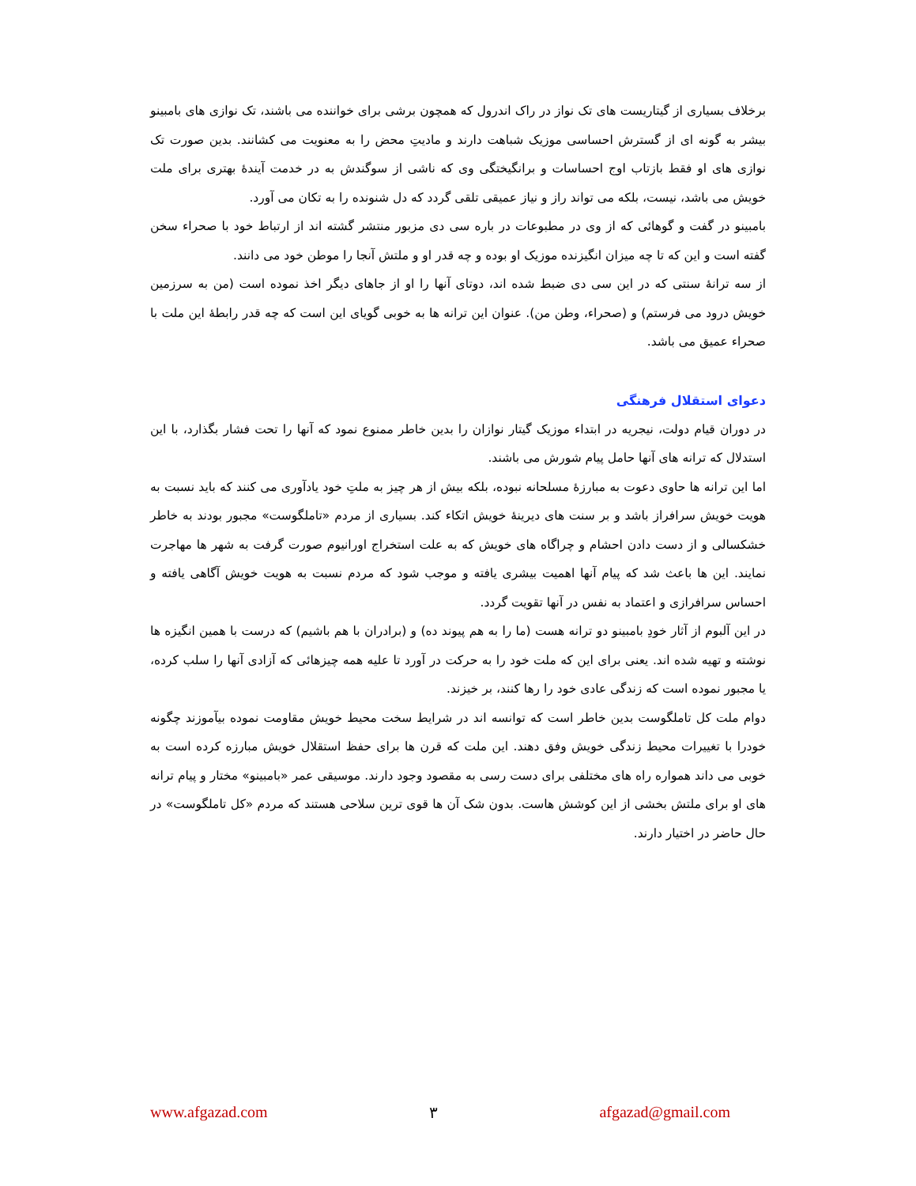برخلاف بسیاری از گیتاریست های تک نواز در راک اندرول که همچون برشی برای خواننده می باشند، تک نوازی های بامبینو بیشر به گونه ای از گسترش احساسی موزیک شباهت دارند و مادیتِ محض را به معنویت می کشانند. بدین صورت تک نوازی های او فقط بازتاب اوج احساسات و برانگیختگی وی که ناشی از سوگندش به در خدمت آیندهٔ بهتری برای ملت خویش می باشد، نیست، بلکه می تواند راز و نیاز عمیقی تلقی گردد که دل شنونده را به تکان می آورد.
بامبینو در گفت و گوهائی که از وی در مطبوعات در باره سی دی مزبور منتشر گشته اند از ارتباط خود با صحراء سخن گفته است و این که تا چه میزان انگیزنده موزیک او بوده و چه قدر او و ملتش آنجا را موطن خود می دانند.
از سه ترانهٔ سنتی که در این سی دی ضبط شده اند، دوتای آنها را او از جاهای دیگر اخذ نموده است (من به سرزمین خویش درود می فرستم) و (صحراء، وطن من). عنوان این ترانه ها به خوبی گویای این است که چه قدر رابطهٔ این ملت با صحراء عمیق می باشد.
دعوای استقلال فرهنگی
در دوران قیام دولت، نیجریه در ابتداء موزیک گیتار نوازان را بدین خاطر ممنوع نمود که آنها را تحت فشار بگذارد، با این استدلال که ترانه های آنها حامل پیام شورش می باشند.
اما این ترانه ها حاوی دعوت به مبارزهٔ مسلحانه نبوده، بلکه بیش از هر چیز به ملتِ خود یادآوری می کنند که باید نسبت به هویت خویش سرافراز باشد و بر سنت های دیرینهٔ خویش اتکاء کند. بسیاری از مردم «تاملگوست» مجبور بودند به خاطر خشکسالی و از دست دادن احشام و چراگاه های خویش که به علت استخراج اورانیوم صورت گرفت به شهر ها مهاجرت نمایند. این ها باعث شد که پیام آنها اهمیت بیشری یافته و موجب شود که مردم نسبت به هویت خویش آگاهی یافته و احساس سرافرازی و اعتماد به نفس در آنها تقویت گردد.
در این آلبوم از آثار خودِ بامبینو دو ترانه هست (ما را به هم پیوند ده) و (برادران با هم باشیم) که درست با همین انگیزه ها نوشته و تهیه شده اند. یعنی برای این که ملت خود را به حرکت در آورد تا علیه همه چیزهائی که آزادی آنها را سلب کرده، یا مجبور نموده است که زندگی عادی خود را رها کنند، بر خیزند.
دوام ملت کل تاملگوست بدین خاطر است که توانسه اند در شرایط سخت محیط خویش مقاومت نموده بیآموزند چگونه خودرا با تغییرات محیط زندگی خویش وفق دهند. این ملت که قرن ها برای حفظ استقلال خویش مبارزه کرده است به خوبی می داند همواره راه های مختلفی برای دست رسی به مقصود وجود دارند. موسیقی عمر «بامبینو» مختار و پیام ترانه های او برای ملتش بخشی از این کوشش هاست. بدون شک آن ها قوی ترین سلاحی هستند که مردم «کل تاملگوست» در حال حاضر در اختیار دارند.
www.afgazad.com ٣ afgazad@gmail.com